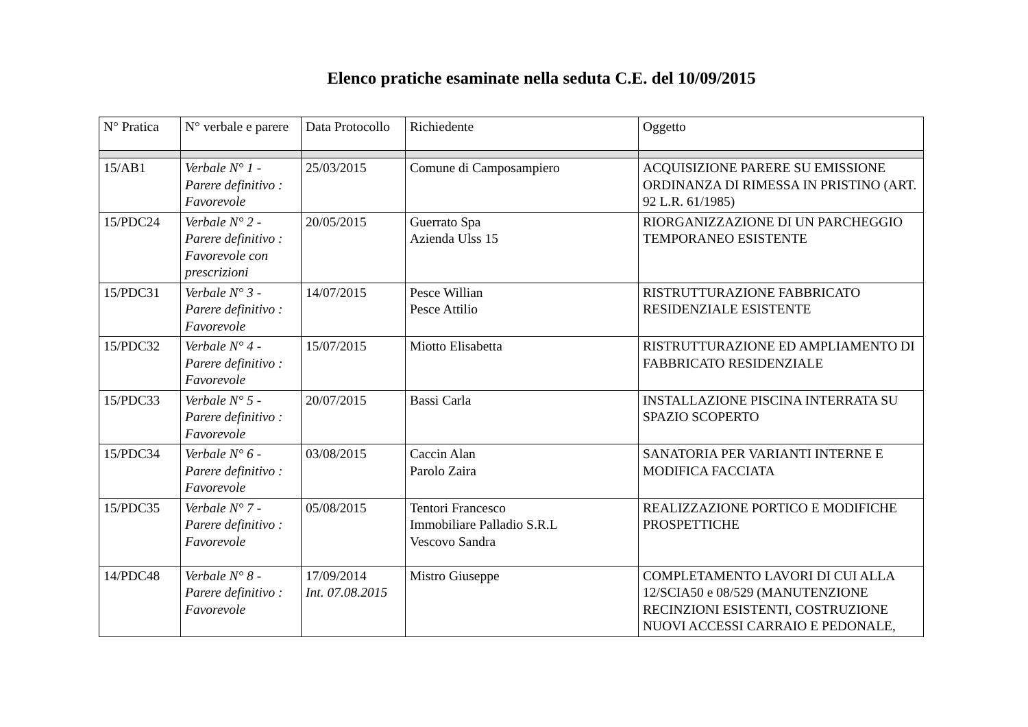Elenco pratiche esaminate nella seduta C.E. del 10/09/2015
| N° Pratica | N° verbale e parere | Data Protocollo | Richiedente | Oggetto |
| --- | --- | --- | --- | --- |
| 15/AB1 | Verbale N° 1 - Parere definitivo : Favorevole | 25/03/2015 | Comune di Camposampiero | ACQUISIZIONE PARERE SU EMISSIONE ORDINANZA DI RIMESSA IN PRISTINO (ART. 92 L.R. 61/1985) |
| 15/PDC24 | Verbale N° 2 - Parere definitivo : Favorevole con prescrizioni | 20/05/2015 | Guerrato Spa Azienda Ulss 15 | RIORGANIZZAZIONE DI UN PARCHEGGIO TEMPORANEO ESISTENTE |
| 15/PDC31 | Verbale N° 3 - Parere definitivo : Favorevole | 14/07/2015 | Pesce Willian Pesce Attilio | RISTRUTTURAZIONE FABBRICATO RESIDENZIALE ESISTENTE |
| 15/PDC32 | Verbale N° 4 - Parere definitivo : Favorevole | 15/07/2015 | Miotto Elisabetta | RISTRUTTURAZIONE ED AMPLIAMENTO DI FABBRICATO RESIDENZIALE |
| 15/PDC33 | Verbale N° 5 - Parere definitivo : Favorevole | 20/07/2015 | Bassi Carla | INSTALLAZIONE PISCINA INTERRATA SU SPAZIO SCOPERTO |
| 15/PDC34 | Verbale N° 6 - Parere definitivo : Favorevole | 03/08/2015 | Caccin Alan Parolo Zaira | SANATORIA PER VARIANTI INTERNE E MODIFICA FACCIATA |
| 15/PDC35 | Verbale N° 7 - Parere definitivo : Favorevole | 05/08/2015 | Tentori Francesco Immobiliare Palladio S.R.L Vescovo Sandra | REALIZZAZIONE PORTICO E MODIFICHE PROSPETTICHE |
| 14/PDC48 | Verbale N° 8 - Parere definitivo : Favorevole | 17/09/2014 Int. 07.08.2015 | Mistro Giuseppe | COMPLETAMENTO LAVORI DI CUI ALLA 12/SCIA50 e 08/529 (MANUTENZIONE RECINZIONI ESISTENTI, COSTRUZIONE NUOVI ACCESSI CARRAIO E PEDONALE, |